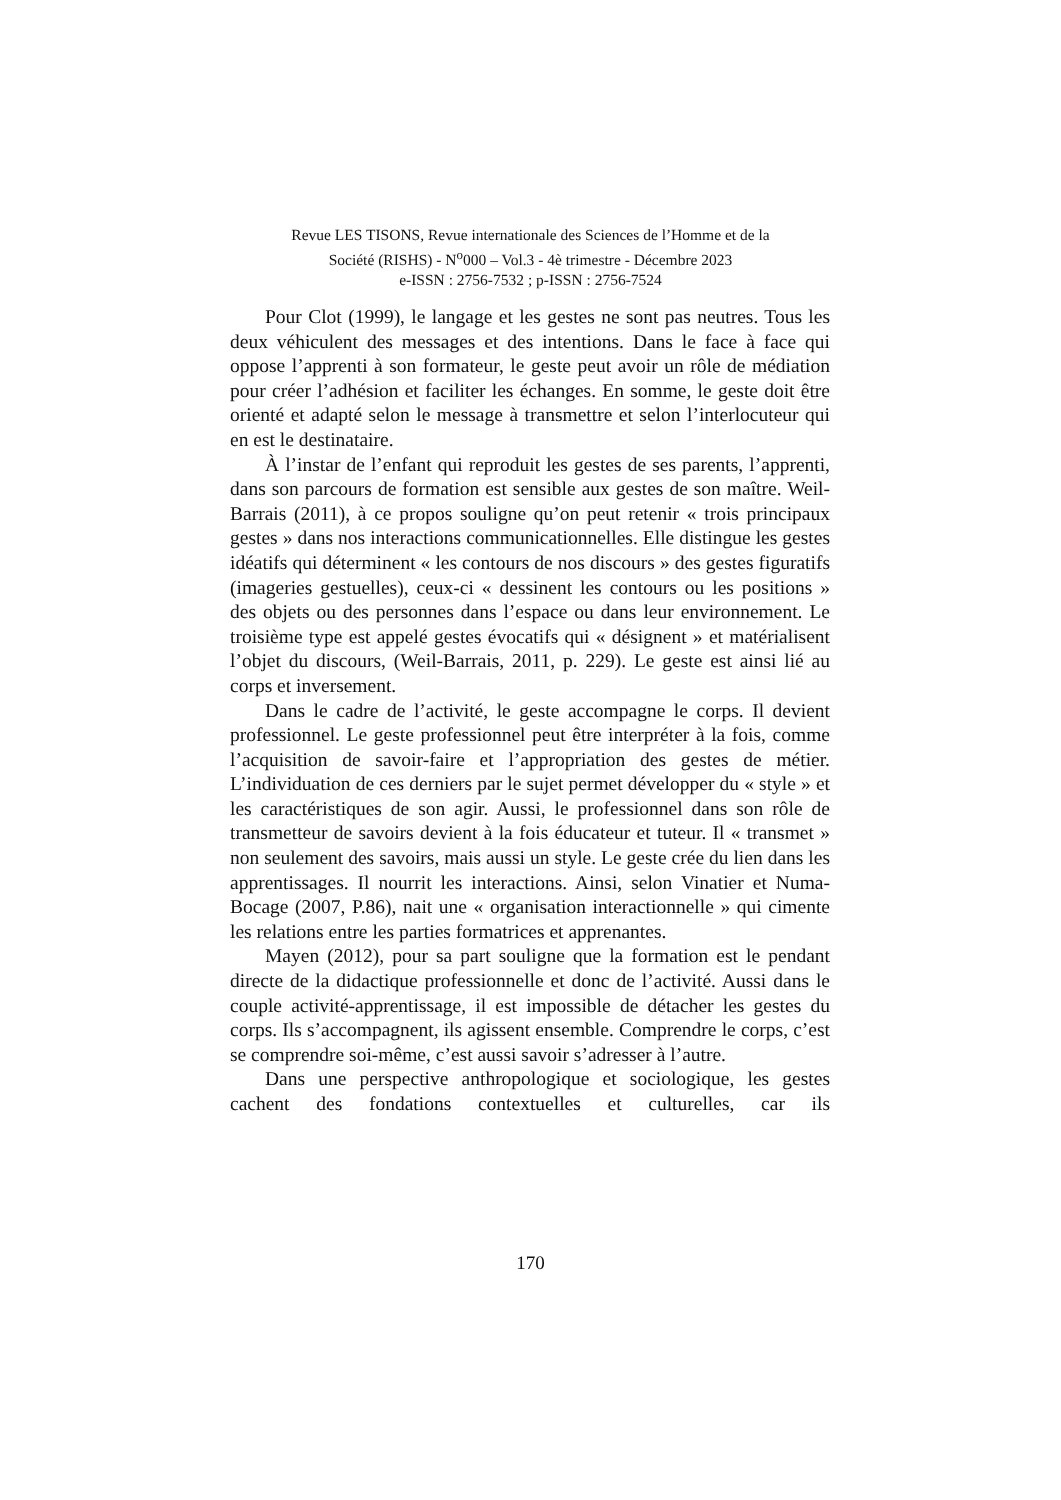Revue LES TISONS, Revue internationale des Sciences de l’Homme et de la
Société (RISHS) - N<sup>o</sup>000 – Vol.3 - 4è trimestre - Décembre 2023
e-ISSN : 2756-7532 ; p-ISSN : 2756-7524
Pour Clot (1999), le langage et les gestes ne sont pas neutres. Tous les deux véhiculent des messages et des intentions. Dans le face à face qui oppose l’apprenti à son formateur, le geste peut avoir un rôle de médiation pour créer l’adhésion et faciliter les échanges. En somme, le geste doit être orienté et adapté selon le message à transmettre et selon l’interlocuteur qui en est le destinataire.
À l’instar de l’enfant qui reproduit les gestes de ses parents, l’apprenti, dans son parcours de formation est sensible aux gestes de son maître. Weil-Barrais (2011), à ce propos souligne qu’on peut retenir « trois principaux gestes » dans nos interactions communicationnelles. Elle distingue les gestes idéatifs qui déterminent « les contours de nos discours » des gestes figuratifs (imageries gestuelles), ceux-ci « dessinent les contours ou les positions » des objets ou des personnes dans l’espace ou dans leur environnement. Le troisième type est appelé gestes évocatifs qui « désignent » et matérialisent l’objet du discours, (Weil-Barrais, 2011, p. 229). Le geste est ainsi lié au corps et inversement.
Dans le cadre de l’activité, le geste accompagne le corps. Il devient professionnel. Le geste professionnel peut être interpréter à la fois, comme l’acquisition de savoir-faire et l’appropriation des gestes de métier. L’individuation de ces derniers par le sujet permet développer du « style » et les caractéristiques de son agir. Aussi, le professionnel dans son rôle de transmetteur de savoirs devient à la fois éducateur et tuteur. Il « transmet » non seulement des savoirs, mais aussi un style. Le geste crée du lien dans les apprentissages. Il nourrit les interactions. Ainsi, selon Vinatier et Numa-Bocage (2007, P.86), nait une « organisation interactionnelle » qui cimente les relations entre les parties formatrices et apprenantes.
Mayen (2012), pour sa part souligne que la formation est le pendant directe de la didactique professionnelle et donc de l’activité. Aussi dans le couple activité-apprentissage, il est impossible de détacher les gestes du corps. Ils s’accompagnent, ils agissent ensemble. Comprendre le corps, c’est se comprendre soi-même, c’est aussi savoir s’adresser à l’autre.
Dans une perspective anthropologique et sociologique, les gestes cachent des fondations contextuelles et culturelles, car ils
170